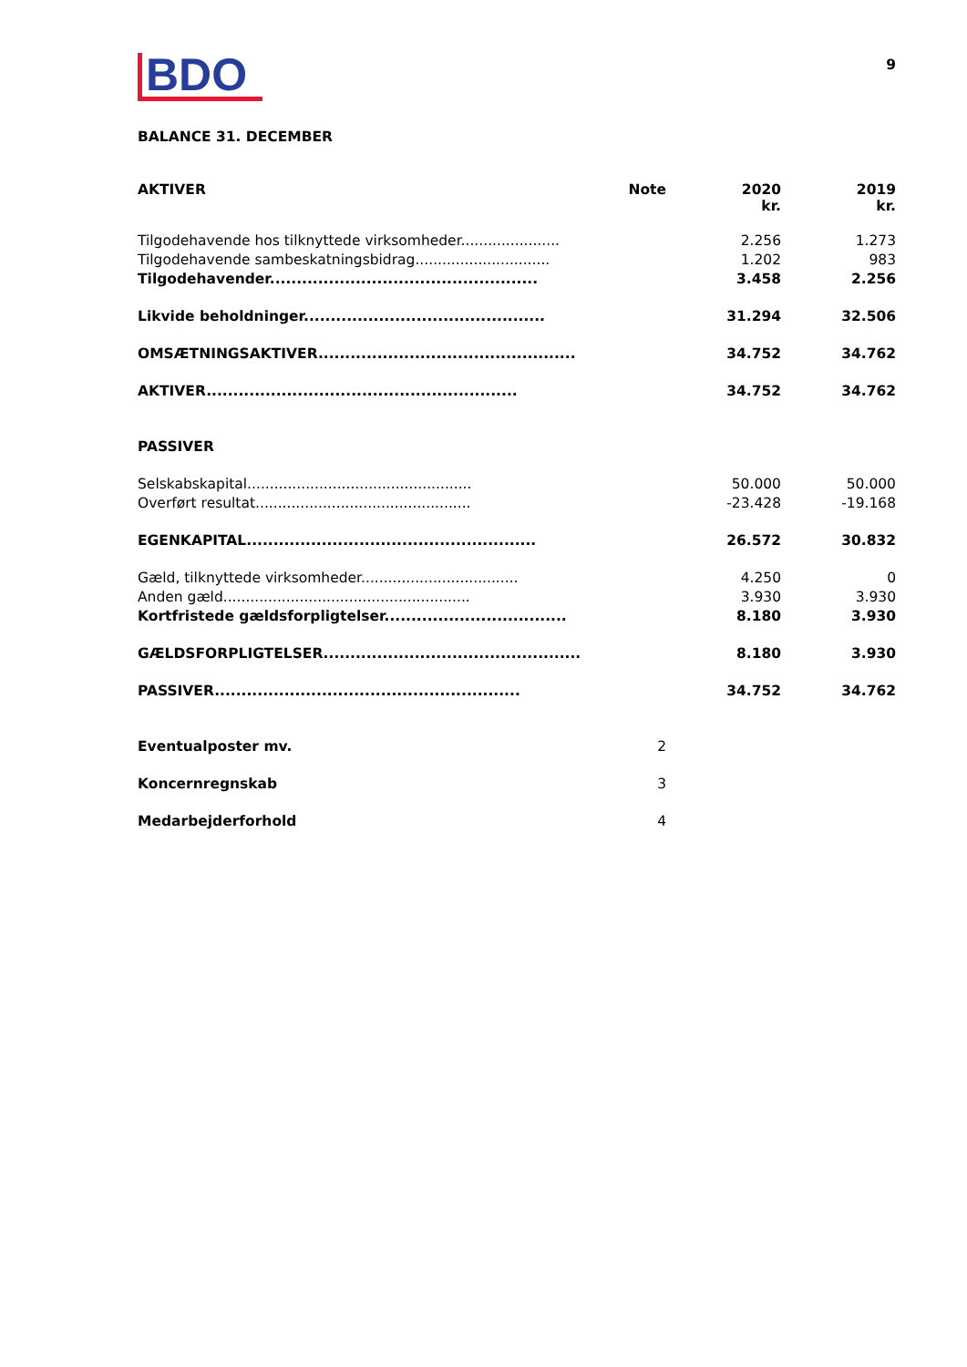BDO
9
BALANCE 31. DECEMBER
| AKTIVER | Note | 2020 kr. | 2019 kr. |
| --- | --- | --- | --- |
| Tilgodehavende hos tilknyttede virksomheder...................... | | 2.256 | 1.273 |
| Tilgodehavende sambeskatningsbidrag.............................. | | 1.202 | 983 |
| Tilgodehavender.................................................. | | 3.458 | 2.256 |
| Likvide beholdninger............................................. | | 31.294 | 32.506 |
| OMSÆTNINGSAKTIVER................................................ | | 34.752 | 34.762 |
| AKTIVER.......................................................... | | 34.752 | 34.762 |
| PASSIVER | | | |
| Selskabskapital.................................................. | | 50.000 | 50.000 |
| Overført resultat................................................ | | -23.428 | -19.168 |
| EGENKAPITAL...................................................... | | 26.572 | 30.832 |
| Gæld, tilknyttede virksomheder................................... | | 4.250 | 0 |
| Anden gæld....................................................... | | 3.930 | 3.930 |
| Kortfristede gældsforpligtelser.................................. | | 8.180 | 3.930 |
| GÆLDSFORPLIGTELSER................................................ | | 8.180 | 3.930 |
| PASSIVER......................................................... | | 34.752 | 34.762 |
| Eventualposter mv. | 2 | | |
| Koncernregnskab | 3 | | |
| Medarbejderforhold | 4 | | |